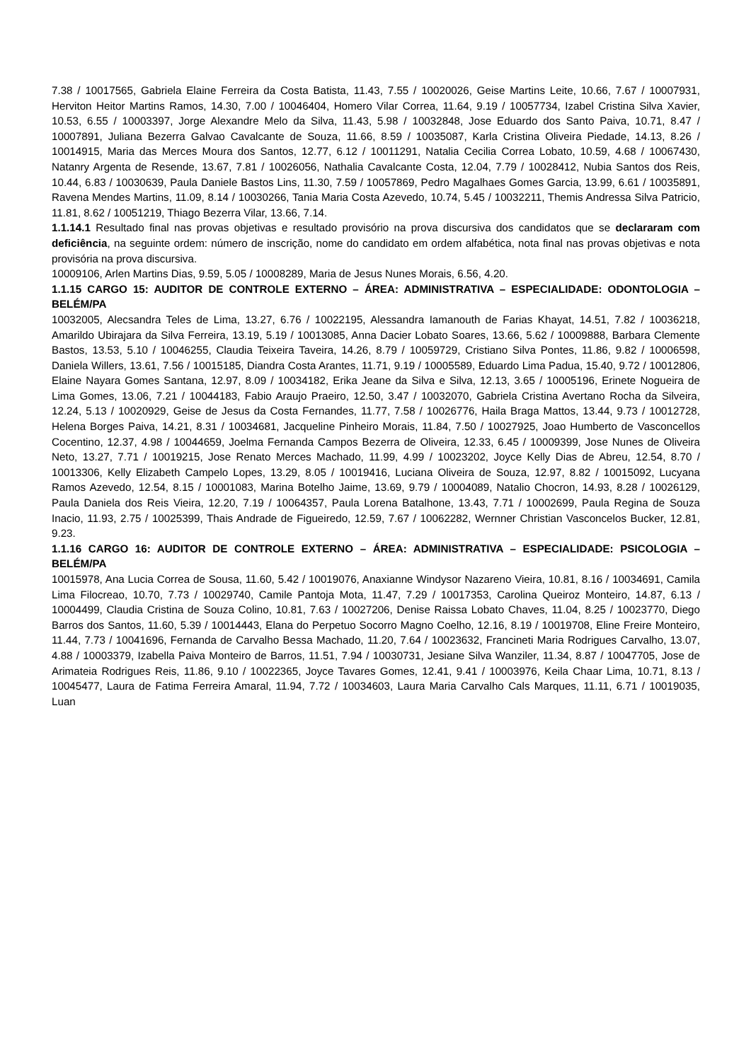7.38 / 10017565, Gabriela Elaine Ferreira da Costa Batista, 11.43, 7.55 / 10020026, Geise Martins Leite, 10.66, 7.67 / 10007931, Herviton Heitor Martins Ramos, 14.30, 7.00 / 10046404, Homero Vilar Correa, 11.64, 9.19 / 10057734, Izabel Cristina Silva Xavier, 10.53, 6.55 / 10003397, Jorge Alexandre Melo da Silva, 11.43, 5.98 / 10032848, Jose Eduardo dos Santo Paiva, 10.71, 8.47 / 10007891, Juliana Bezerra Galvao Cavalcante de Souza, 11.66, 8.59 / 10035087, Karla Cristina Oliveira Piedade, 14.13, 8.26 / 10014915, Maria das Merces Moura dos Santos, 12.77, 6.12 / 10011291, Natalia Cecilia Correa Lobato, 10.59, 4.68 / 10067430, Natanry Argenta de Resende, 13.67, 7.81 / 10026056, Nathalia Cavalcante Costa, 12.04, 7.79 / 10028412, Nubia Santos dos Reis, 10.44, 6.83 / 10030639, Paula Daniele Bastos Lins, 11.30, 7.59 / 10057869, Pedro Magalhaes Gomes Garcia, 13.99, 6.61 / 10035891, Ravena Mendes Martins, 11.09, 8.14 / 10030266, Tania Maria Costa Azevedo, 10.74, 5.45 / 10032211, Themis Andressa Silva Patricio, 11.81, 8.62 / 10051219, Thiago Bezerra Vilar, 13.66, 7.14.
1.1.14.1 Resultado final nas provas objetivas e resultado provisório na prova discursiva dos candidatos que se declararam com deficiência, na seguinte ordem: número de inscrição, nome do candidato em ordem alfabética, nota final nas provas objetivas e nota provisória na prova discursiva.
10009106, Arlen Martins Dias, 9.59, 5.05 / 10008289, Maria de Jesus Nunes Morais, 6.56, 4.20.
1.1.15 CARGO 15: AUDITOR DE CONTROLE EXTERNO – ÁREA: ADMINISTRATIVA – ESPECIALIDADE: ODONTOLOGIA – BELÉM/PA
10032005, Alecsandra Teles de Lima, 13.27, 6.76 / 10022195, Alessandra Iamanouth de Farias Khayat, 14.51, 7.82 / 10036218, Amarildo Ubirajara da Silva Ferreira, 13.19, 5.19 / 10013085, Anna Dacier Lobato Soares, 13.66, 5.62 / 10009888, Barbara Clemente Bastos, 13.53, 5.10 / 10046255, Claudia Teixeira Taveira, 14.26, 8.79 / 10059729, Cristiano Silva Pontes, 11.86, 9.82 / 10006598, Daniela Willers, 13.61, 7.56 / 10015185, Diandra Costa Arantes, 11.71, 9.19 / 10005589, Eduardo Lima Padua, 15.40, 9.72 / 10012806, Elaine Nayara Gomes Santana, 12.97, 8.09 / 10034182, Erika Jeane da Silva e Silva, 12.13, 3.65 / 10005196, Erinete Nogueira de Lima Gomes, 13.06, 7.21 / 10044183, Fabio Araujo Praeiro, 12.50, 3.47 / 10032070, Gabriela Cristina Avertano Rocha da Silveira, 12.24, 5.13 / 10020929, Geise de Jesus da Costa Fernandes, 11.77, 7.58 / 10026776, Haila Braga Mattos, 13.44, 9.73 / 10012728, Helena Borges Paiva, 14.21, 8.31 / 10034681, Jacqueline Pinheiro Morais, 11.84, 7.50 / 10027925, Joao Humberto de Vasconcellos Cocentino, 12.37, 4.98 / 10044659, Joelma Fernanda Campos Bezerra de Oliveira, 12.33, 6.45 / 10009399, Jose Nunes de Oliveira Neto, 13.27, 7.71 / 10019215, Jose Renato Merces Machado, 11.99, 4.99 / 10023202, Joyce Kelly Dias de Abreu, 12.54, 8.70 / 10013306, Kelly Elizabeth Campelo Lopes, 13.29, 8.05 / 10019416, Luciana Oliveira de Souza, 12.97, 8.82 / 10015092, Lucyana Ramos Azevedo, 12.54, 8.15 / 10001083, Marina Botelho Jaime, 13.69, 9.79 / 10004089, Natalio Chocron, 14.93, 8.28 / 10026129, Paula Daniela dos Reis Vieira, 12.20, 7.19 / 10064357, Paula Lorena Batalhone, 13.43, 7.71 / 10002699, Paula Regina de Souza Inacio, 11.93, 2.75 / 10025399, Thais Andrade de Figueiredo, 12.59, 7.67 / 10062282, Wernner Christian Vasconcelos Bucker, 12.81, 9.23.
1.1.16 CARGO 16: AUDITOR DE CONTROLE EXTERNO – ÁREA: ADMINISTRATIVA – ESPECIALIDADE: PSICOLOGIA – BELÉM/PA
10015978, Ana Lucia Correa de Sousa, 11.60, 5.42 / 10019076, Anaxianne Windysor Nazareno Vieira, 10.81, 8.16 / 10034691, Camila Lima Filocreao, 10.70, 7.73 / 10029740, Camile Pantoja Mota, 11.47, 7.29 / 10017353, Carolina Queiroz Monteiro, 14.87, 6.13 / 10004499, Claudia Cristina de Souza Colino, 10.81, 7.63 / 10027206, Denise Raissa Lobato Chaves, 11.04, 8.25 / 10023770, Diego Barros dos Santos, 11.60, 5.39 / 10014443, Elana do Perpetuo Socorro Magno Coelho, 12.16, 8.19 / 10019708, Eline Freire Monteiro, 11.44, 7.73 / 10041696, Fernanda de Carvalho Bessa Machado, 11.20, 7.64 / 10023632, Francineti Maria Rodrigues Carvalho, 13.07, 4.88 / 10003379, Izabella Paiva Monteiro de Barros, 11.51, 7.94 / 10030731, Jesiane Silva Wanziler, 11.34, 8.87 / 10047705, Jose de Arimateia Rodrigues Reis, 11.86, 9.10 / 10022365, Joyce Tavares Gomes, 12.41, 9.41 / 10003976, Keila Chaar Lima, 10.71, 8.13 / 10045477, Laura de Fatima Ferreira Amaral, 11.94, 7.72 / 10034603, Laura Maria Carvalho Cals Marques, 11.11, 6.71 / 10019035, Luan